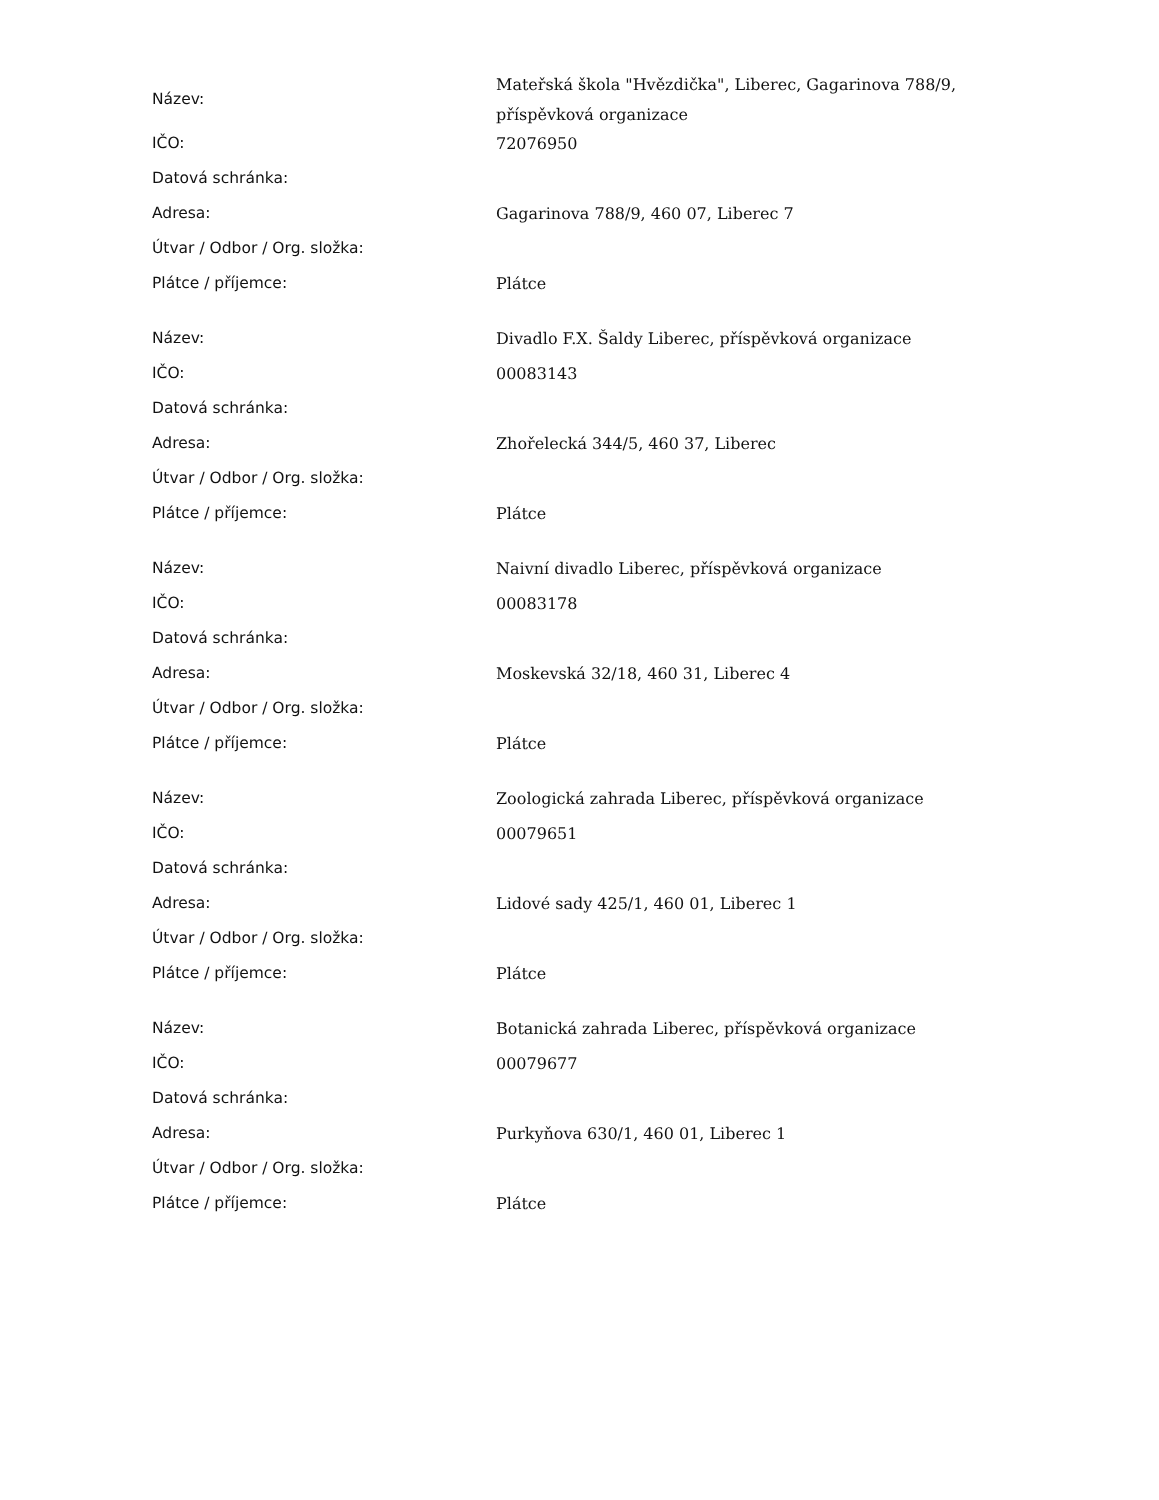| Název: | Mateřská škola "Hvězdička", Liberec, Gagarinova 788/9, příspěvková organizace |
| IČO: | 72076950 |
| Datová schránka: | |
| Adresa: | Gagarinova 788/9, 460 07, Liberec 7 |
| Útvar / Odbor / Org. složka: | |
| Plátce / příjemce: | Plátce |
| Název: | Divadlo F.X. Šaldy Liberec, příspěvková organizace |
| IČO: | 00083143 |
| Datová schránka: | |
| Adresa: | Zhořelecká 344/5, 460 37, Liberec |
| Útvar / Odbor / Org. složka: | |
| Plátce / příjemce: | Plátce |
| Název: | Naivní divadlo Liberec, příspěvková organizace |
| IČO: | 00083178 |
| Datová schránka: | |
| Adresa: | Moskevská 32/18, 460 31, Liberec 4 |
| Útvar / Odbor / Org. složka: | |
| Plátce / příjemce: | Plátce |
| Název: | Zoologická zahrada Liberec, příspěvková organizace |
| IČO: | 00079651 |
| Datová schránka: | |
| Adresa: | Lidové sady 425/1, 460 01, Liberec 1 |
| Útvar / Odbor / Org. složka: | |
| Plátce / příjemce: | Plátce |
| Název: | Botanická zahrada Liberec, příspěvková organizace |
| IČO: | 00079677 |
| Datová schránka: | |
| Adresa: | Purkyňova 630/1, 460 01, Liberec 1 |
| Útvar / Odbor / Org. složka: | |
| Plátce / příjemce: | Plátce |